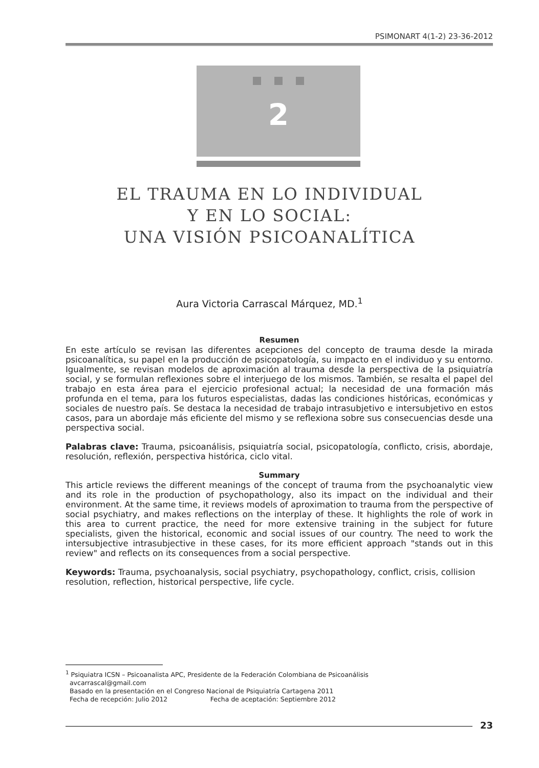PSIMONART 4(1-2) 23-36-2012
2
EL TRAUMA EN LO INDIVIDUAL
Y EN LO SOCIAL:
UNA VISIÓN PSICOANALÍTICA
Aura Victoria Carrascal Márquez, MD.<sup>1</sup>
Resumen
En este artículo se revisan las diferentes acepciones del concepto de trauma desde la mirada psicoanalítica, su papel en la producción de psicopatología, su impacto en el individuo y su entorno. Igualmente, se revisan modelos de aproximación al trauma desde la perspectiva de la psiquiatría social, y se formulan reflexiones sobre el interjuego de los mismos. También, se resalta el papel del trabajo en esta área para el ejercicio profesional actual; la necesidad de una formación más profunda en el tema, para los futuros especialistas, dadas las condiciones históricas, económicas y sociales de nuestro país. Se destaca la necesidad de trabajo intrasubjetivo e intersubjetivo en estos casos, para un abordaje más eficiente del mismo y se reflexiona sobre sus consecuencias desde una perspectiva social.
Palabras clave: Trauma, psicoanálisis, psiquiatría social, psicopatología, conflicto, crisis, abordaje, resolución, reflexión, perspectiva histórica, ciclo vital.
Summary
This article reviews the different meanings of the concept of trauma from the psychoanalytic view and its role in the production of psychopathology, also its impact on the individual and their environment. At the same time, it reviews models of aproximation to trauma from the perspective of social psychiatry, and makes reflections on the interplay of these. It highlights the role of work in this area to current practice, the need for more extensive training in the subject for future specialists, given the historical, economic and social issues of our country. The need to work the intersubjective intrasubjective in these cases, for its more efficient approach "stands out in this review" and reflects on its consequences from a social perspective.
Keywords: Trauma, psychoanalysis, social psychiatry, psychopathology, conflict, crisis, collision resolution, reflection, historical perspective, life cycle.
<sup>1</sup> Psiquiatra ICSN – Psicoanalista APC, Presidente de la Federación Colombiana de Psicoanálisis
avcarrascal@gmail.com
Basado en la presentación en el Congreso Nacional de Psiquiatría Cartagena 2011
Fecha de recepción: Julio 2012 Fecha de aceptación: Septiembre 2012
23